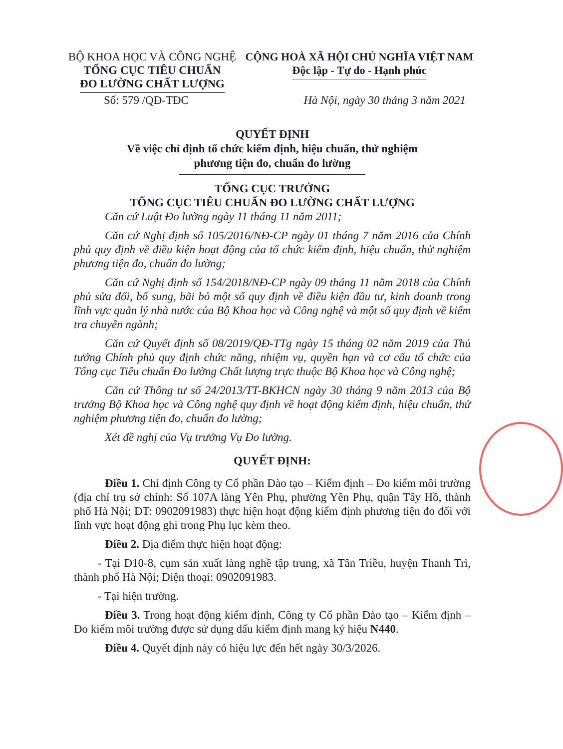BỘ KHOA HỌC VÀ CÔNG NGHỆ
TỔNG CỤC TIÊU CHUẨN
ĐO LƯỜNG CHẤT LƯỢNG
CỘNG HOÀ XÃ HỘI CHỦ NGHĨA VIỆT NAM
Độc lập - Tự do - Hạnh phúc
Số: 579 /QĐ-TĐC Hà Nội, ngày 30 tháng 3 năm 2021
QUYẾT ĐỊNH
Về việc chỉ định tổ chức kiểm định, hiệu chuẩn, thử nghiệm
phương tiện đo, chuẩn đo lường
TỔNG CỤC TRƯỞNG
TỔNG CỤC TIÊU CHUẨN ĐO LƯỜNG CHẤT LƯỢNG
Căn cứ Luật Đo lường ngày 11 tháng 11 năm 2011;
Căn cứ Nghị định số 105/2016/NĐ-CP ngày 01 tháng 7 năm 2016 của Chính phủ quy định về điều kiện hoạt động của tổ chức kiểm định, hiệu chuẩn, thử nghiệm phương tiện đo, chuẩn đo lường;
Căn cứ Nghị định số 154/2018/NĐ-CP ngày 09 tháng 11 năm 2018 của Chính phủ sửa đổi, bổ sung, bãi bỏ một số quy định về điều kiện đầu tư, kinh doanh trong lĩnh vực quản lý nhà nước của Bộ Khoa học và Công nghệ và một số quy định về kiểm tra chuyên ngành;
Căn cứ Quyết định số 08/2019/QĐ-TTg ngày 15 tháng 02 năm 2019 của Thủ tướng Chính phủ quy định chức năng, nhiệm vụ, quyền hạn và cơ cấu tổ chức của Tổng cục Tiêu chuẩn Đo lường Chất lượng trực thuộc Bộ Khoa học và Công nghệ;
Căn cứ Thông tư số 24/2013/TT-BKHCN ngày 30 tháng 9 năm 2013 của Bộ trưởng Bộ Khoa học và Công nghệ quy định về hoạt động kiểm định, hiệu chuẩn, thử nghiệm phương tiện đo, chuẩn đo lường;
Xét đề nghị của Vụ trưởng Vụ Đo lường.
QUYẾT ĐỊNH:
Điều 1. Chỉ định Công ty Cổ phần Đào tạo – Kiểm định – Đo kiểm môi trường (địa chỉ trụ sở chính: Số 107A làng Yên Phụ, phường Yên Phụ, quận Tây Hồ, thành phố Hà Nội; ĐT: 0902091983) thực hiện hoạt động kiểm định phương tiện đo đối với lĩnh vực hoạt động ghi trong Phụ lục kèm theo.
Điều 2. Địa điểm thực hiện hoạt động:
- Tại D10-8, cụm sản xuất làng nghề tập trung, xã Tân Triều, huyện Thanh Trì, thành phố Hà Nội; Điện thoại: 0902091983.
- Tại hiện trường.
Điều 3. Trong hoạt động kiểm định, Công ty Cổ phần Đào tạo – Kiểm định – Đo kiểm môi trường được sử dụng dấu kiểm định mang ký hiệu N440.
Điều 4. Quyết định này có hiệu lực đến hết ngày 30/3/2026.